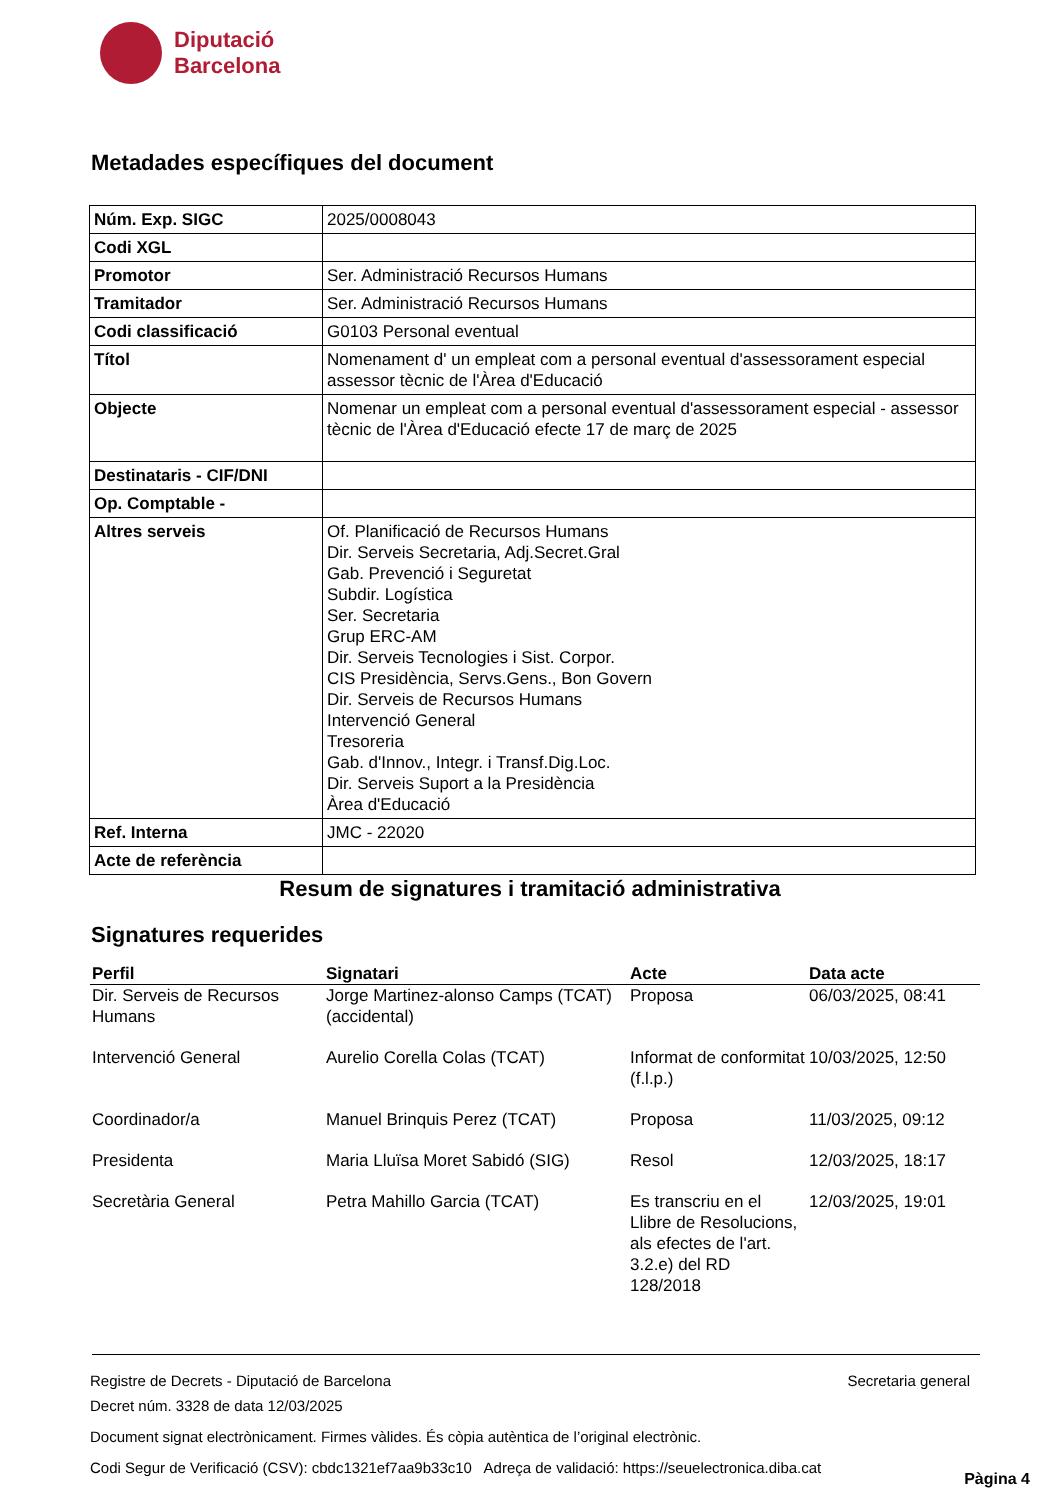Diputació
Barcelona
Metadades específiques del document
| Núm. Exp. SIGC | 2025/0008043 |
| Codi XGL | |
| Promotor | Ser. Administració Recursos Humans |
| Tramitador | Ser. Administració Recursos Humans |
| Codi classificació | G0103 Personal eventual |
| Títol | Nomenament d' un empleat com a personal eventual d'assessorament especial assessor tècnic de l'Àrea d'Educació |
| Objecte | Nomenar un empleat com a personal eventual d'assessorament especial - assessor tècnic de l'Àrea d'Educació efecte 17 de març de 2025 |
| Destinataris - CIF/DNI | |
| Op. Comptable - | |
| Altres serveis | Of. Planificació de Recursos Humans Dir. Serveis Secretaria, Adj.Secret.Gral Gab. Prevenció i Seguretat Subdir. Logística Ser. Secretaria Grup ERC-AM Dir. Serveis Tecnologies i Sist. Corpor. CIS Presidència, Servs.Gens., Bon Govern Dir. Serveis de Recursos Humans Intervenció General Tresoreria Gab. d'Innov., Integr. i Transf.Dig.Loc. Dir. Serveis Suport a la Presidència Àrea d'Educació |
| Ref. Interna | JMC - 22020 |
| Acte de referència | |
Resum de signatures i tramitació administrativa
Signatures requerides
| Perfil | Signatari | Acte | Data acte |
| --- | --- | --- | --- |
| Dir. Serveis de Recursos Humans | Jorge Martinez-alonso Camps (TCAT) (accidental) | Proposa | 06/03/2025, 08:41 |
| Intervenció General | Aurelio Corella Colas (TCAT) | Informat de conformitat (f.l.p.) | 10/03/2025, 12:50 |
| Coordinador/a | Manuel Brinquis Perez (TCAT) | Proposa | 11/03/2025, 09:12 |
| Presidenta | Maria Lluïsa Moret Sabidó (SIG) | Resol | 12/03/2025, 18:17 |
| Secretària General | Petra Mahillo Garcia (TCAT) | Es transcriu en el Llibre de Resolucions, als efectes de l'art. 3.2.e) del RD 128/2018 | 12/03/2025, 19:01 |
Registre de Decrets - Diputació de Barcelona Secretaria general
Decret núm. 3328 de data 12/03/2025
Document signat electrònicament. Firmes vàlides. És còpia autèntica de l’original electrònic.
Codi Segur de Verificació (CSV): cbdc1321ef7aa9b33c10 Adreça de validació: https://seuelectronica.diba.cat
Pàgina 4